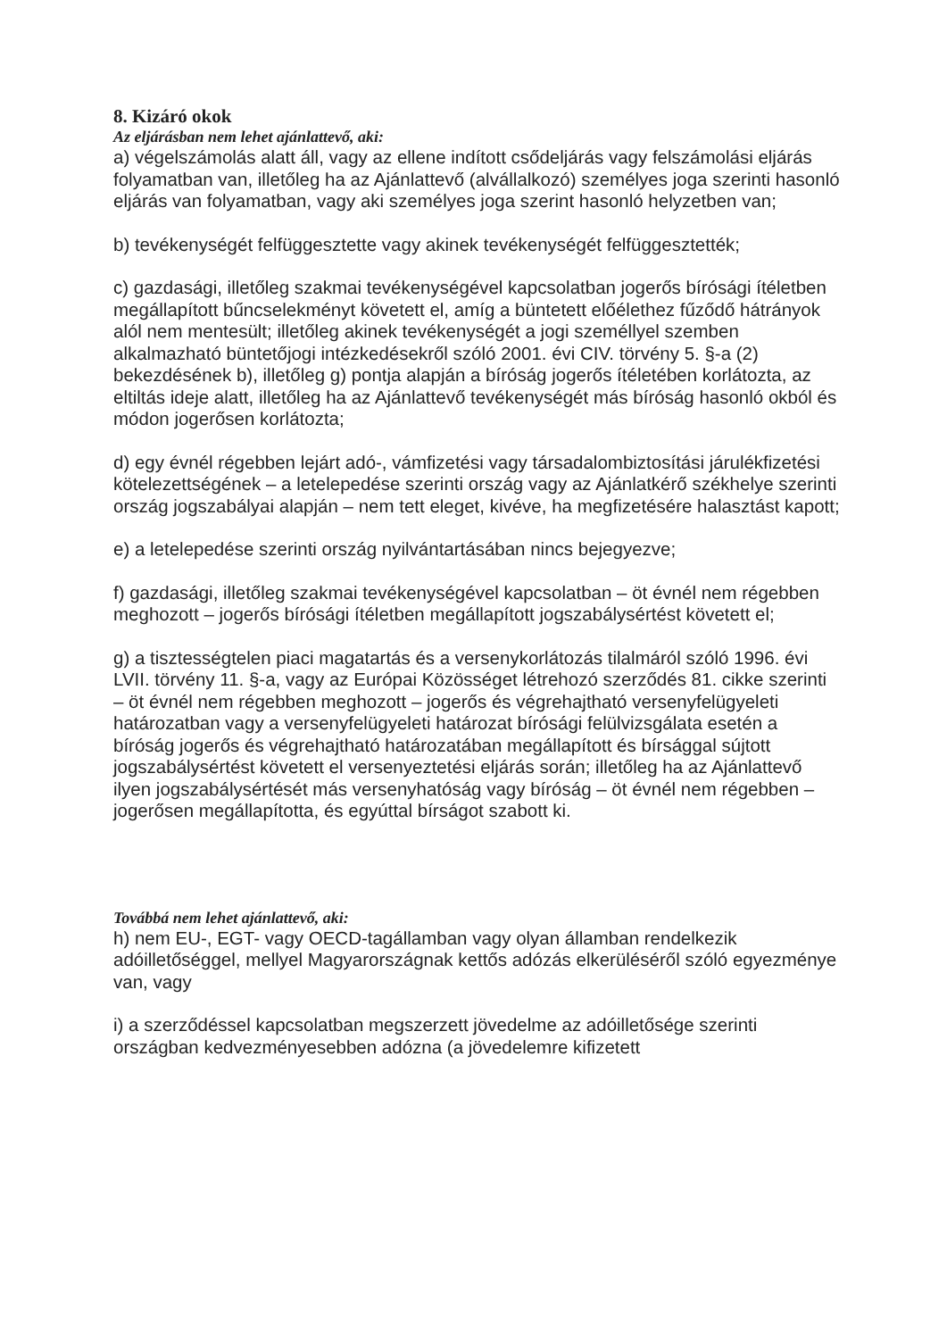8. Kizáró okok
Az eljárásban nem lehet ajánlattevő, aki:
a) végelszámolás alatt áll, vagy az ellene indított csődeljárás vagy felszámolási eljárás folyamatban van, illetőleg ha az Ajánlattevő (alvállalkozó) személyes joga szerinti hasonló eljárás van folyamatban, vagy aki személyes joga szerint hasonló helyzetben van;
b) tevékenységét felfüggesztette vagy akinek tevékenységét felfüggesztették;
c) gazdasági, illetőleg szakmai tevékenységével kapcsolatban jogerős bírósági ítéletben megállapított bűncselekményt követett el, amíg a büntetett előélethez fűződő hátrányok alól nem mentesült; illetőleg akinek tevékenységét a jogi személlyel szemben alkalmazható büntetőjogi intézkedésekről szóló 2001. évi CIV. törvény 5. §-a (2) bekezdésének b), illetőleg g) pontja alapján a bíróság jogerős ítéletében korlátozta, az eltiltás ideje alatt, illetőleg ha az Ajánlattevő tevékenységét más bíróság hasonló okból és módon jogerősen korlátozta;
d) egy évnél régebben lejárt adó-, vámfizetési vagy társadalombiztosítási járulékfizetési kötelezettségének – a letelepedése szerinti ország vagy az Ajánlatkérő székhelye szerinti ország jogszabályai alapján – nem tett eleget, kivéve, ha megfizetésére halasztást kapott;
e) a letelepedése szerinti ország nyilvántartásában nincs bejegyezve;
f) gazdasági, illetőleg szakmai tevékenységével kapcsolatban – öt évnél nem régebben meghozott – jogerős bírósági ítéletben megállapított jogszabálysértést követett el;
g) a tisztességtelen piaci magatartás és a versenykorlátozás tilalmáról szóló 1996. évi LVII. törvény 11. §-a, vagy az Európai Közösséget létrehozó szerződés 81. cikke szerinti – öt évnél nem régebben meghozott – jogerős és végrehajtható versenyfelügyeleti határozatban vagy a versenyfelügyeleti határozat bírósági felülvizsgálata esetén a bíróság jogerős és végrehajtható határozatában megállapított és bírsággal sújtott jogszabálysértést követett el versenyeztetési eljárás során; illetőleg ha az Ajánlattevő ilyen jogszabálysértését más versenyhatóság vagy bíróság – öt évnél nem régebben – jogerősen megállapította, és egyúttal bírságot szabott ki.
Továbbá nem lehet ajánlattevő, aki:
h) nem EU-, EGT- vagy OECD-tagállamban vagy olyan államban rendelkezik adóilletőséggel, mellyel Magyarországnak kettős adózás elkerüléséről szóló egyezménye van, vagy
i) a szerződéssel kapcsolatban megszerzett jövedelme az adóilletősége szerinti országban kedvezményesebben adózna (a jövedelemre kifizetett